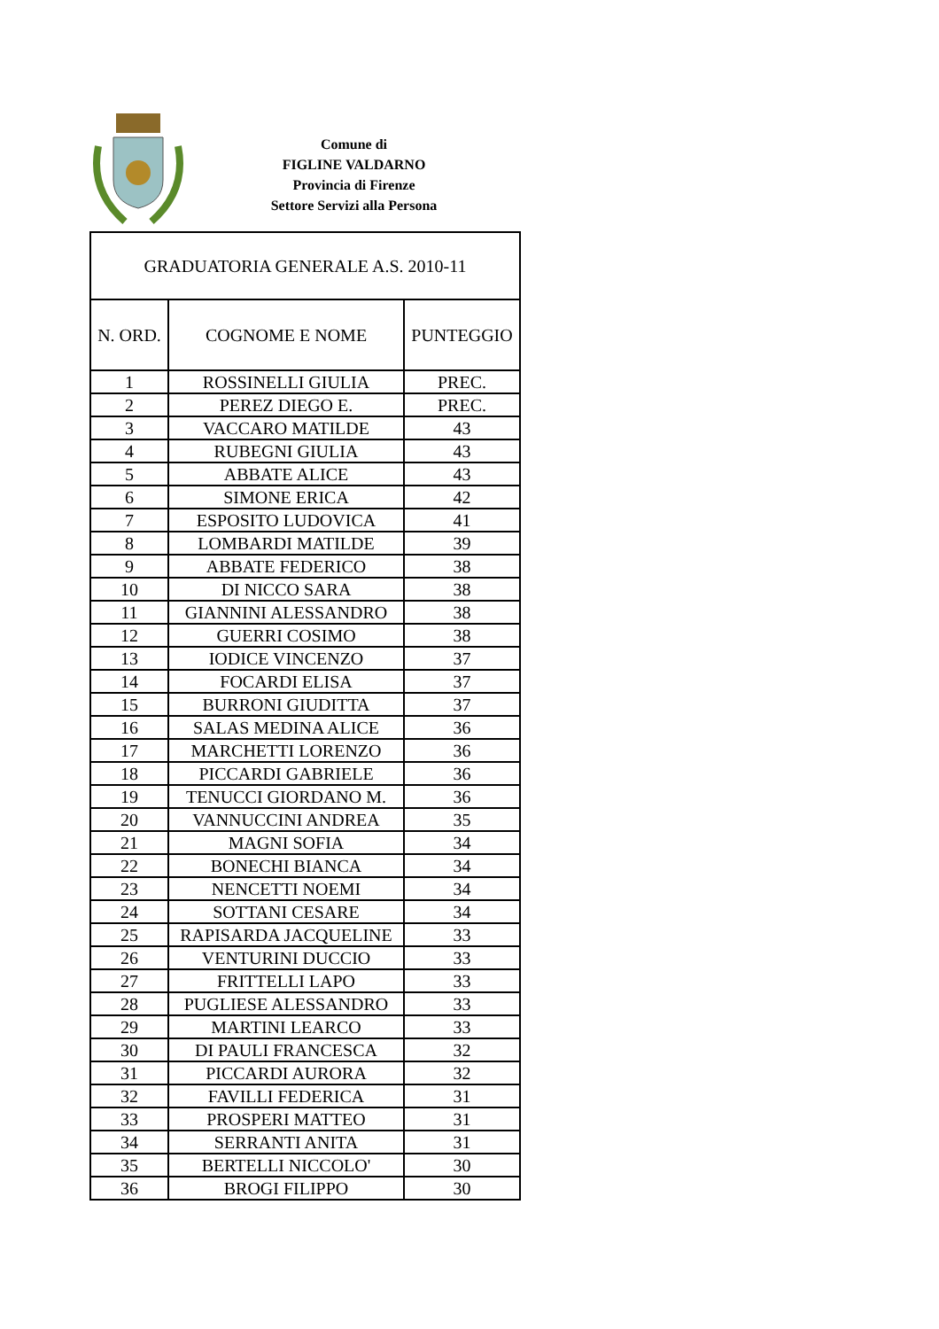Comune di
FIGLINE VALDARNO
Provincia di Firenze
Settore Servizi alla Persona
| GRADUATORIA GENERALE A.S. 2010-11 | | |
| N. ORD. | COGNOME E NOME | PUNTEGGIO |
| 1 | ROSSINELLI GIULIA | PREC. |
| 2 | PEREZ DIEGO E. | PREC. |
| 3 | VACCARO MATILDE | 43 |
| 4 | RUBEGNI GIULIA | 43 |
| 5 | ABBATE ALICE | 43 |
| 6 | SIMONE ERICA | 42 |
| 7 | ESPOSITO LUDOVICA | 41 |
| 8 | LOMBARDI MATILDE | 39 |
| 9 | ABBATE FEDERICO | 38 |
| 10 | DI NICCO SARA | 38 |
| 11 | GIANNINI ALESSANDRO | 38 |
| 12 | GUERRI COSIMO | 38 |
| 13 | IODICE VINCENZO | 37 |
| 14 | FOCARDI ELISA | 37 |
| 15 | BURRONI GIUDITTA | 37 |
| 16 | SALAS MEDINA ALICE | 36 |
| 17 | MARCHETTI LORENZO | 36 |
| 18 | PICCARDI GABRIELE | 36 |
| 19 | TENUCCI GIORDANO M. | 36 |
| 20 | VANNUCCINI ANDREA | 35 |
| 21 | MAGNI SOFIA | 34 |
| 22 | BONECHI BIANCA | 34 |
| 23 | NENCETTI NOEMI | 34 |
| 24 | SOTTANI CESARE | 34 |
| 25 | RAPISARDA JACQUELINE | 33 |
| 26 | VENTURINI DUCCIO | 33 |
| 27 | FRITTELLI LAPO | 33 |
| 28 | PUGLIESE ALESSANDRO | 33 |
| 29 | MARTINI LEARCO | 33 |
| 30 | DI PAULI FRANCESCA | 32 |
| 31 | PICCARDI AURORA | 32 |
| 32 | FAVILLI FEDERICA | 31 |
| 33 | PROSPERI MATTEO | 31 |
| 34 | SERRANTI ANITA | 31 |
| 35 | BERTELLI NICCOLO' | 30 |
| 36 | BROGI FILIPPO | 30 |